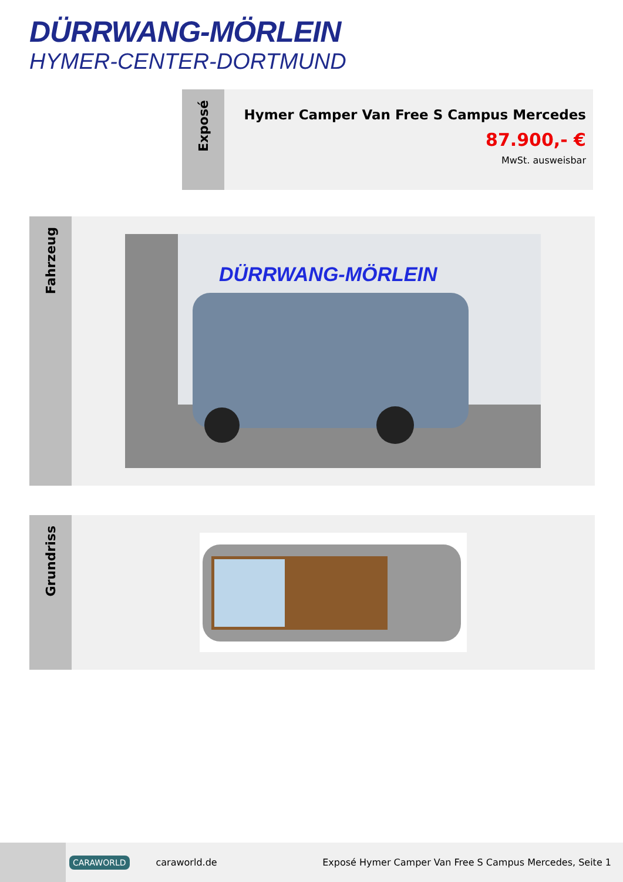DÜRRWANG-MÖRLEIN
HYMER-CENTER-DORTMUND
Exposé
Hymer Camper Van Free S Campus Mercedes
87.900,- €
MwSt. ausweisbar
Fahrzeug
DÜRRWANG-MÖRLEIN
Grundriss
CARAWORLD
caraworld.de
Exposé Hymer Camper Van Free S Campus Mercedes, Seite 1